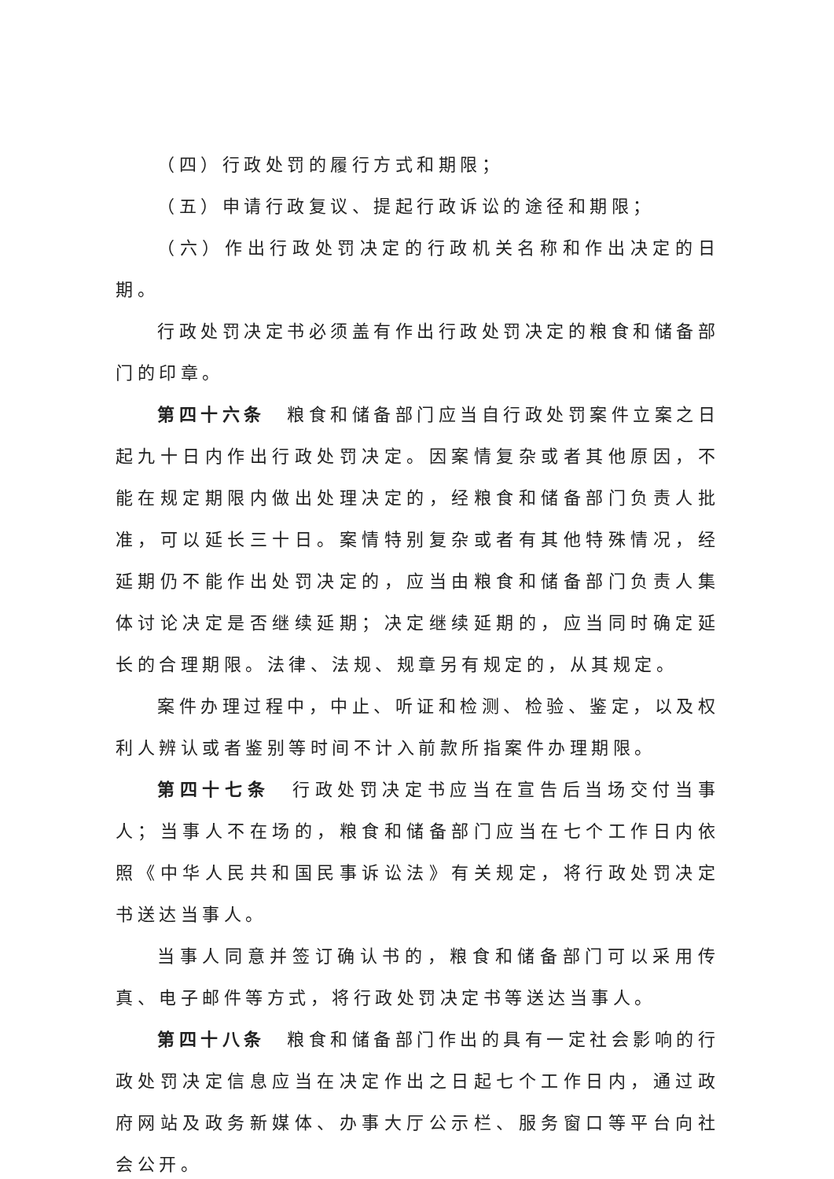（四）行政处罚的履行方式和期限；
（五）申请行政复议、提起行政诉讼的途径和期限；
（六）作出行政处罚决定的行政机关名称和作出决定的日期。
行政处罚决定书必须盖有作出行政处罚决定的粮食和储备部门的印章。
第四十六条　粮食和储备部门应当自行政处罚案件立案之日起九十日内作出行政处罚决定。因案情复杂或者其他原因，不能在规定期限内做出处理决定的，经粮食和储备部门负责人批准，可以延长三十日。案情特别复杂或者有其他特殊情况，经延期仍不能作出处罚决定的，应当由粮食和储备部门负责人集体讨论决定是否继续延期；决定继续延期的，应当同时确定延长的合理期限。法律、法规、规章另有规定的，从其规定。
案件办理过程中，中止、听证和检测、检验、鉴定，以及权利人辨认或者鉴别等时间不计入前款所指案件办理期限。
第四十七条　行政处罚决定书应当在宣告后当场交付当事人；当事人不在场的，粮食和储备部门应当在七个工作日内依照《中华人民共和国民事诉讼法》有关规定，将行政处罚决定书送达当事人。
当事人同意并签订确认书的，粮食和储备部门可以采用传真、电子邮件等方式，将行政处罚决定书等送达当事人。
第四十八条　粮食和储备部门作出的具有一定社会影响的行政处罚决定信息应当在决定作出之日起七个工作日内，通过政府网站及政务新媒体、办事大厅公示栏、服务窗口等平台向社会公开。